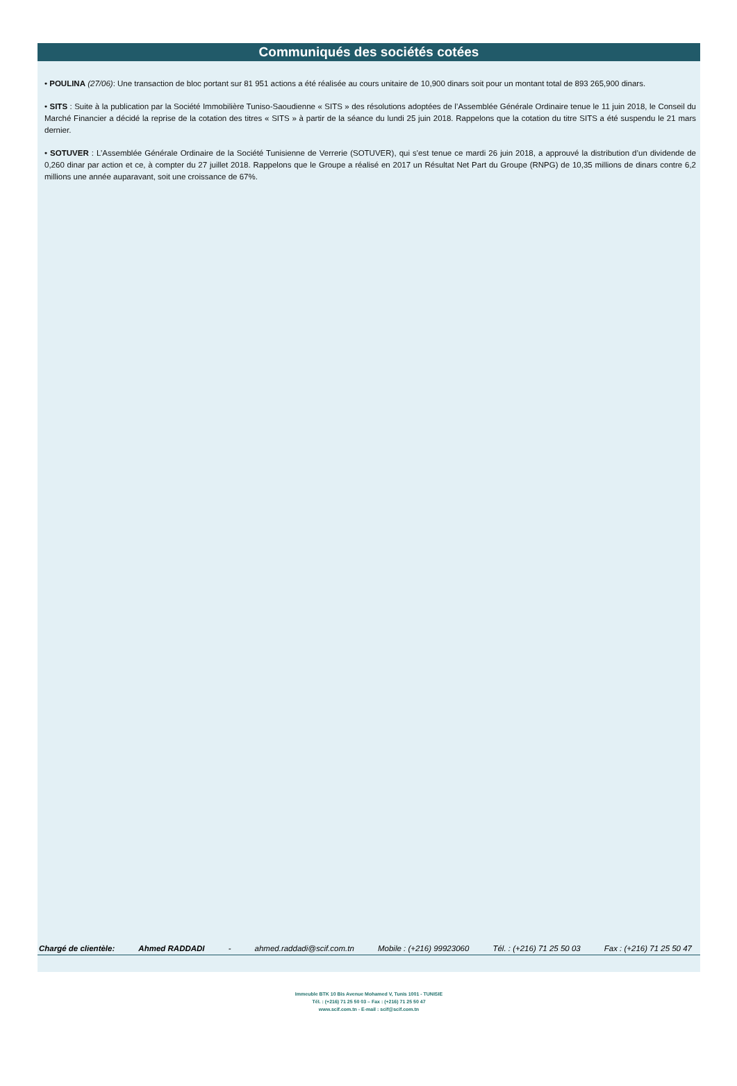Communiqués des sociétés cotées
• POULINA (27/06): Une transaction de bloc portant sur 81 951 actions a été réalisée au cours unitaire de 10,900 dinars soit pour un montant total de 893 265,900 dinars.
• SITS : Suite à la publication par la Société Immobilière Tuniso-Saoudienne « SITS » des résolutions adoptées de l’Assemblée Générale Ordinaire tenue le 11 juin 2018, le Conseil du Marché Financier a décidé la reprise de la cotation des titres « SITS » à partir de la séance du lundi 25 juin 2018. Rappelons que la cotation du titre SITS a été suspendu le 21 mars dernier.
• SOTUVER : L’Assemblée Générale Ordinaire de la Société Tunisienne de Verrerie (SOTUVER), qui s'est tenue ce mardi 26 juin 2018, a approuvé la distribution d’un dividende de 0,260 dinar par action et ce, à compter du 27 juillet 2018. Rappelons que le Groupe a réalisé en 2017 un Résultat Net Part du Groupe (RNPG) de 10,35 millions de dinars contre 6,2 millions une année auparavant, soit une croissance de 67%.
Chargé de clientèle: Ahmed RADDADI - ahmed.raddadi@scif.com.tn Mobile : (+216) 99923060 Tél. : (+216) 71 25 50 03 Fax : (+216) 71 25 50 47
Immeuble BTK 10 Bis Avenue Mohamed V, Tunis 1001 - TUNISIE
Tél. : (+216) 71 25 50 03 – Fax : (+216) 71 25 50 47
www.scif.com.tn - E-mail : scif@scif.com.tn